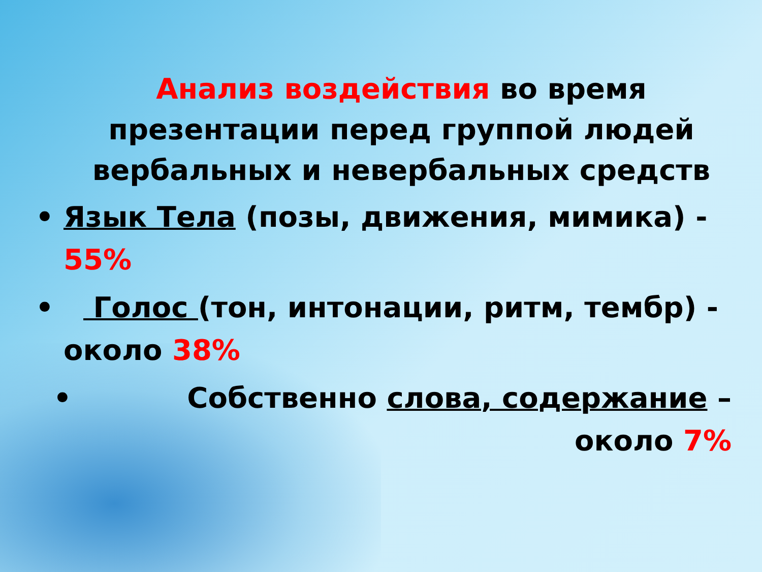Анализ воздействия во время презентации перед группой людей вербальных и невербальных средств
• Язык Тела (позы, движения, мимика) - 55%
• Голос (тон, интонации, ритм, тембр) - около 38%
• Собственно слова, содержание – около 7%